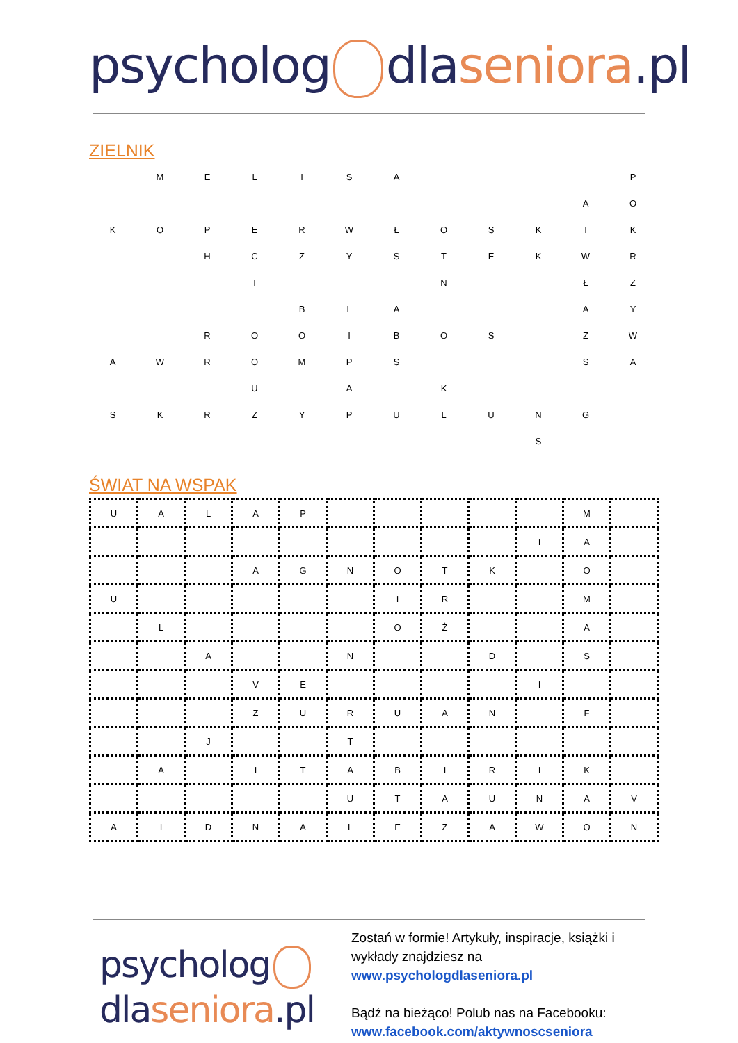psycholog dlaseniora.pl
ZIELNIK
| | M | E | L | I | S | A | | | | | P |
| | | | | | | | | | | A | O |
| K | O | P | E | R | W | Ł | O | S | K | I | K |
| | | H | C | Z | Y | S | T | E | K | W | R |
| | | | I | | | | N | | | Ł | Z |
| | | | | B | L | A | | | | A | Y |
| | | R | O | O | I | B | O | S | | Z | W |
| A | W | R | O | M | P | S | | | | S | A |
| | | | U | | A | | K | | | | |
| S | K | R | Z | Y | P | U | L | U | N | G | |
| | | | | | | | | | S | | |
ŚWIAT NA WSPAK
| U | A | L | A | P | | | | | | M | |
| | | | | | | | | | I | A | |
| | | | A | G | N | O | T | K | | O | |
| U | | | | | | I | R | | | M | |
| | L | | | | | O | Ż | | | A | |
| | | A | | | N | | | D | | S | |
| | | | V | E | | | | | I | | |
| | | | Z | U | R | U | A | N | | F | |
| | | J | | | T | | | | | | |
| | A | | I | T | A | B | I | R | I | K | |
| | | | | | U | T | A | U | N | A | V |
| A | I | D | N | A | L | E | Z | A | W | O | N |
psycholog
dlaseniora.pl
Zostań w formie! Artykuły, inspiracje, książki i
wykłady znajdziesz na
www.psychologdlaseniora.pl
Bądź na bieżąco! Polub nas na Facebooku:
www.facebook.com/aktywnoscseniora